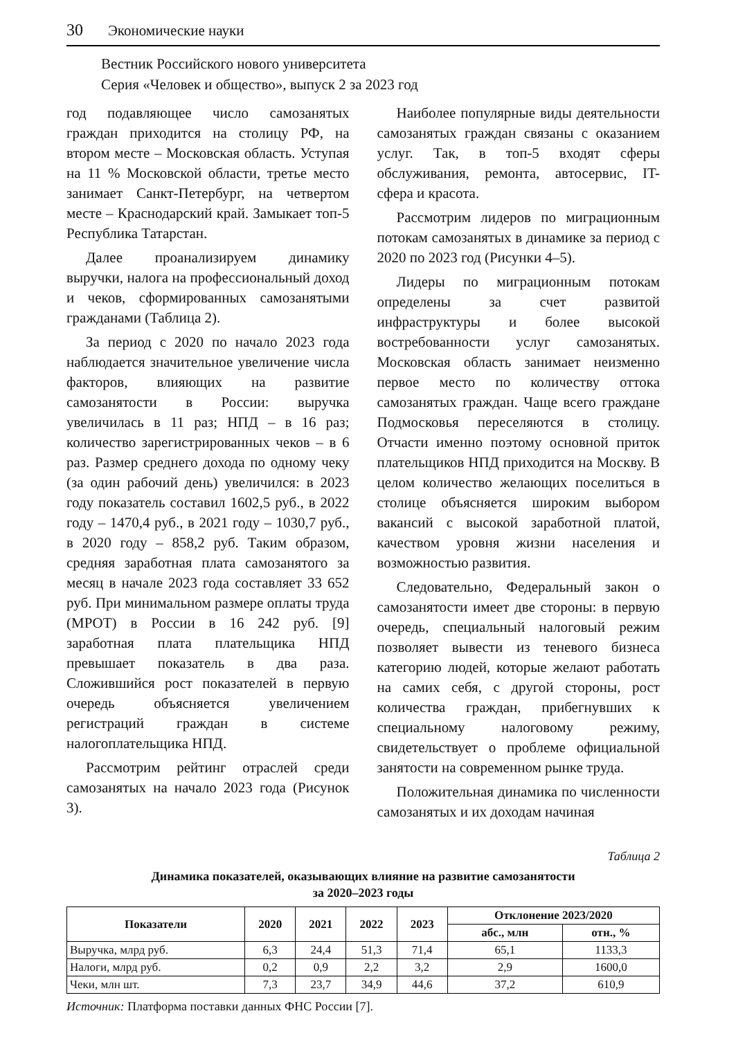30 Экономические науки
Вестник Российского нового университета
Серия «Человек и общество», выпуск 2 за 2023 год
год подавляющее число самозанятых граждан приходится на столицу РФ, на втором месте – Московская область. Уступая на 11 % Московской области, третье место занимает Санкт-Петербург, на четвертом месте – Краснодарский край. Замыкает топ-5 Республика Татарстан.
Далее проанализируем динамику выручки, налога на профессиональный доход и чеков, сформированных самозанятыми гражданами (Таблица 2).
За период с 2020 по начало 2023 года наблюдается значительное увеличение числа факторов, влияющих на развитие самозанятости в России: выручка увеличилась в 11 раз; НПД – в 16 раз; количество зарегистрированных чеков – в 6 раз. Размер среднего дохода по одному чеку (за один рабочий день) увеличился: в 2023 году показатель составил 1602,5 руб., в 2022 году – 1470,4 руб., в 2021 году – 1030,7 руб., в 2020 году – 858,2 руб. Таким образом, средняя заработная плата самозанятого за месяц в начале 2023 года составляет 33 652 руб. При минимальном размере оплаты труда (МРОТ) в России в 16 242 руб. [9] заработная плата плательщика НПД превышает показатель в два раза. Сложившийся рост показателей в первую очередь объясняется увеличением регистраций граждан в системе налогоплательщика НПД.
Рассмотрим рейтинг отраслей среди самозанятых на начало 2023 года (Рисунок 3).
Наиболее популярные виды деятельности самозанятых граждан связаны с оказанием услуг. Так, в топ-5 входят сферы обслуживания, ремонта, автосервис, IT-сфера и красота.
Рассмотрим лидеров по миграционным потокам самозанятых в динамике за период с 2020 по 2023 год (Рисунки 4–5).
Лидеры по миграционным потокам определены за счет развитой инфраструктуры и более высокой востребованности услуг самозанятых. Московская область занимает неизменно первое место по количеству оттока самозанятых граждан. Чаще всего граждане Подмосковья переселяются в столицу. Отчасти именно поэтому основной приток плательщиков НПД приходится на Москву. В целом количество желающих поселиться в столице объясняется широким выбором вакансий с высокой заработной платой, качеством уровня жизни населения и возможностью развития.
Следовательно, Федеральный закон о самозанятости имеет две стороны: в первую очередь, специальный налоговый режим позволяет вывести из теневого бизнеса категорию людей, которые желают работать на самих себя, с другой стороны, рост количества граждан, прибегнувших к специальному налоговому режиму, свидетельствует о проблеме официальной занятости на современном рынке труда.
Положительная динамика по численности самозанятых и их доходам начиная
Таблица 2
Динамика показателей, оказывающих влияние на развитие самозанятости
за 2020–2023 годы
| Показатели | 2020 | 2021 | 2022 | 2023 | Отклонение 2023/2020 | |
| --- | --- | --- | --- | --- | --- | --- |
| | | | | | абс., млн | отн., % |
| Выручка, млрд руб. | 6,3 | 24,4 | 51,3 | 71,4 | 65,1 | 1133,3 |
| Налоги, млрд руб. | 0,2 | 0,9 | 2,2 | 3,2 | 2,9 | 1600,0 |
| Чеки, млн шт. | 7,3 | 23,7 | 34,9 | 44,6 | 37,2 | 610,9 |
Источник: Платформа поставки данных ФНС России [7].